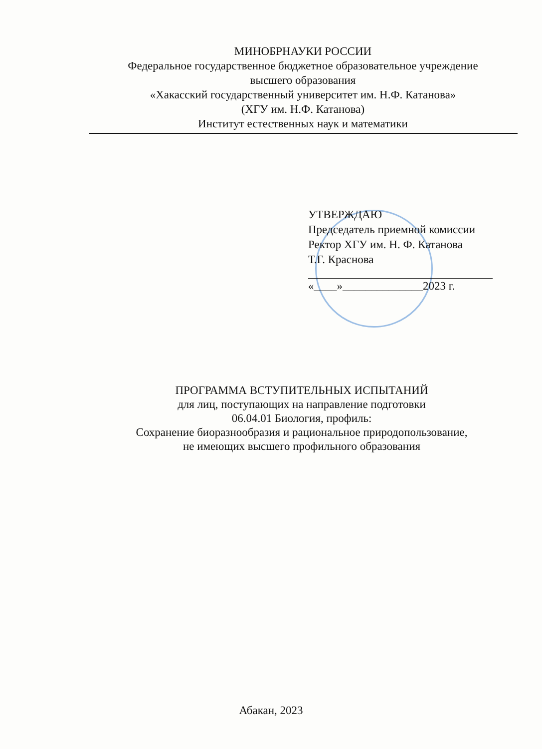МИНОБРНАУКИ РОССИИ
Федеральное государственное бюджетное образовательное учреждение
высшего образования
«Хакасский государственный университет им. Н.Ф. Катанова»
(ХГУ им. Н.Ф. Катанова)
Институт естественных наук и математики
УТВЕРЖДАЮ
Председатель приемной комиссии
Ректор ХГУ им. Н. Ф. Катанова
Т.Г. Краснова
«____»______________2023 г.
ПРОГРАММА ВСТУПИТЕЛЬНЫХ ИСПЫТАНИЙ
для лиц, поступающих на направление подготовки
06.04.01 Биология, профиль:
Сохранение биоразнообразия и рациональное природопользование,
не имеющих высшего профильного образования
Абакан, 2023